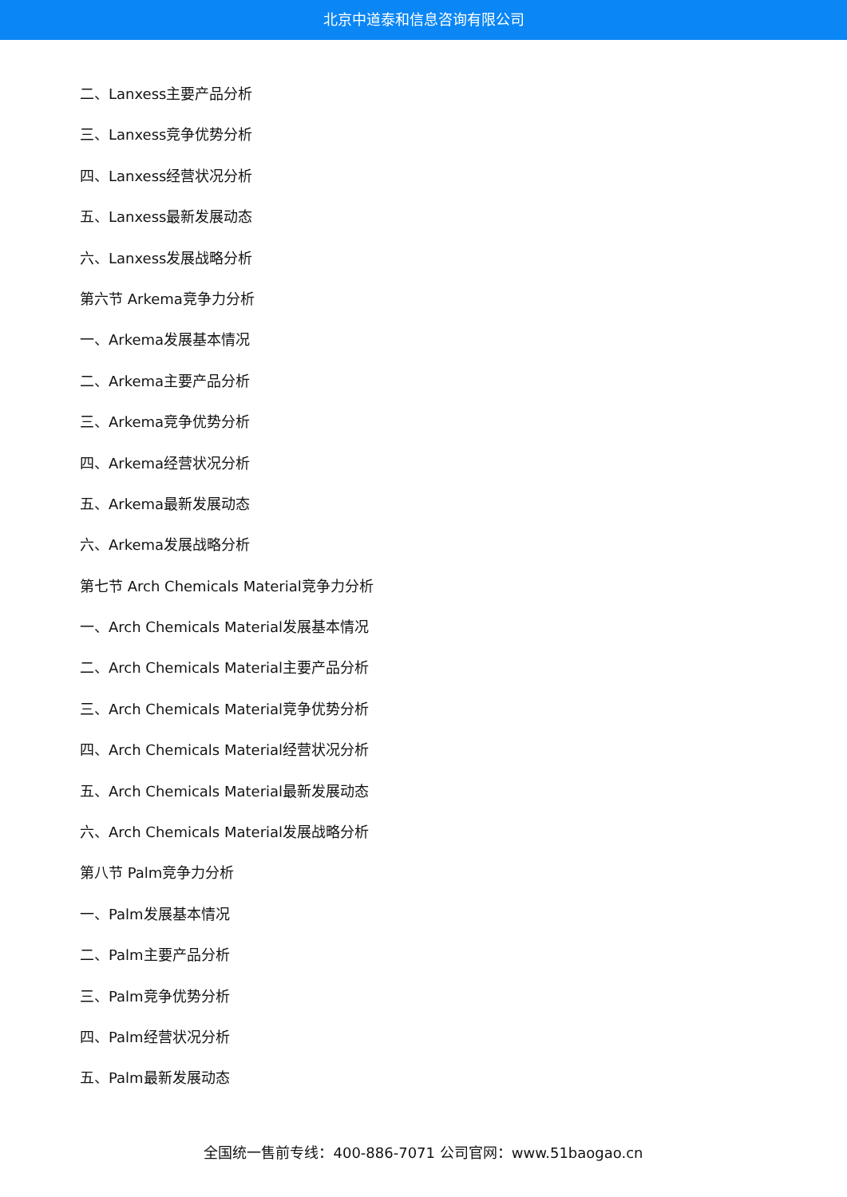北京中道泰和信息咨询有限公司
二、Lanxess主要产品分析
三、Lanxess竞争优势分析
四、Lanxess经营状况分析
五、Lanxess最新发展动态
六、Lanxess发展战略分析
第六节 Arkema竞争力分析
一、Arkema发展基本情况
二、Arkema主要产品分析
三、Arkema竞争优势分析
四、Arkema经营状况分析
五、Arkema最新发展动态
六、Arkema发展战略分析
第七节 Arch Chemicals Material竞争力分析
一、Arch Chemicals Material发展基本情况
二、Arch Chemicals Material主要产品分析
三、Arch Chemicals Material竞争优势分析
四、Arch Chemicals Material经营状况分析
五、Arch Chemicals Material最新发展动态
六、Arch Chemicals Material发展战略分析
第八节 Palm竞争力分析
一、Palm发展基本情况
二、Palm主要产品分析
三、Palm竞争优势分析
四、Palm经营状况分析
五、Palm最新发展动态
全国统一售前专线：400-886-7071 公司官网：www.51baogao.cn